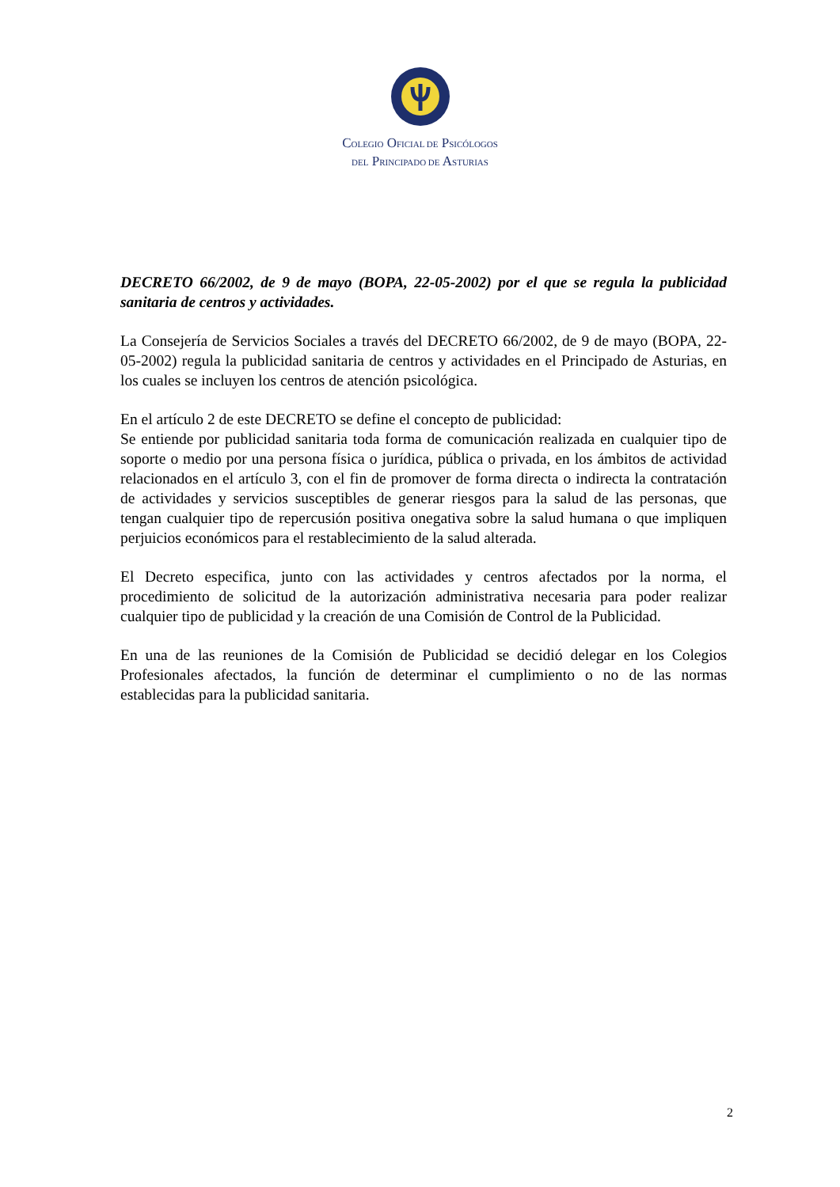COLEGIO OFICIAL DE PSICÓLOGOS
DEL PRINCIPADO DE ASTURIAS
DECRETO 66/2002, de 9 de mayo (BOPA, 22-05-2002) por el que se regula la publicidad sanitaria de centros y actividades.
La Consejería de Servicios Sociales a través del DECRETO 66/2002, de 9 de mayo (BOPA, 22-05-2002) regula la publicidad sanitaria de centros y actividades en el Principado de Asturias, en los cuales se incluyen los centros de atención psicológica.
En el artículo 2 de este DECRETO se define el concepto de publicidad:
Se entiende por publicidad sanitaria toda forma de comunicación realizada en cualquier tipo de soporte o medio por una persona física o jurídica, pública o privada, en los ámbitos de actividad relacionados en el artículo 3, con el fin de promover de forma directa o indirecta la contratación de actividades y servicios susceptibles de generar riesgos para la salud de las personas, que tengan cualquier tipo de repercusión positiva onegativa sobre la salud humana o que impliquen perjuicios económicos para el restablecimiento de la salud alterada.
El Decreto especifica, junto con las actividades y centros afectados por la norma, el procedimiento de solicitud de la autorización administrativa necesaria para poder realizar cualquier tipo de publicidad y la creación de una Comisión de Control de la Publicidad.
En una de las reuniones de la Comisión de Publicidad se decidió delegar en los Colegios Profesionales afectados, la función de determinar el cumplimiento o no de las normas establecidas para la publicidad sanitaria.
2